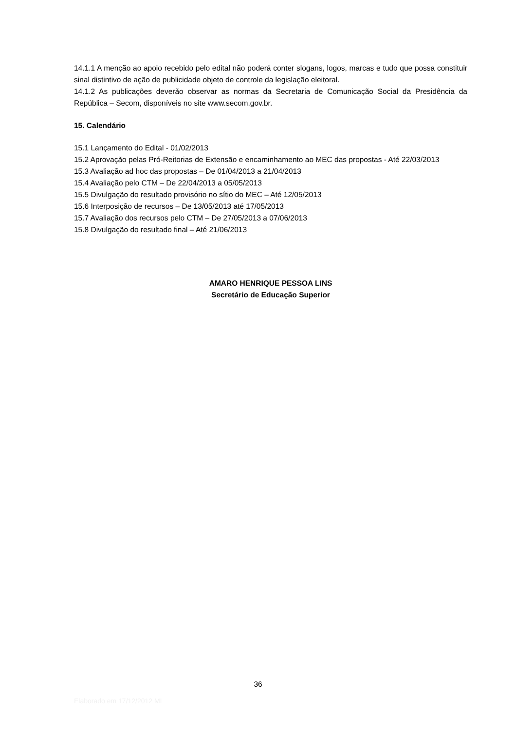14.1.1 A menção ao apoio recebido pelo edital não poderá conter slogans, logos, marcas e tudo que possa constituir sinal distintivo de ação de publicidade objeto de controle da legislação eleitoral.
14.1.2 As publicações deverão observar as normas da Secretaria de Comunicação Social da Presidência da República – Secom, disponíveis no site www.secom.gov.br.
15. Calendário
15.1 Lançamento do Edital - 01/02/2013
15.2 Aprovação pelas Pró-Reitorias de Extensão e encaminhamento ao MEC das propostas - Até 22/03/2013
15.3 Avaliação ad hoc das propostas – De 01/04/2013 a 21/04/2013
15.4 Avaliação pelo CTM – De 22/04/2013 a 05/05/2013
15.5 Divulgação do resultado provisório no sítio do MEC – Até 12/05/2013
15.6 Interposição de recursos – De 13/05/2013 até 17/05/2013
15.7 Avaliação dos recursos pelo CTM – De 27/05/2013 a 07/06/2013
15.8 Divulgação do resultado final – Até 21/06/2013
AMARO HENRIQUE PESSOA LINS
Secretário de Educação Superior
36
Elaborado em 17/12/2012 ML